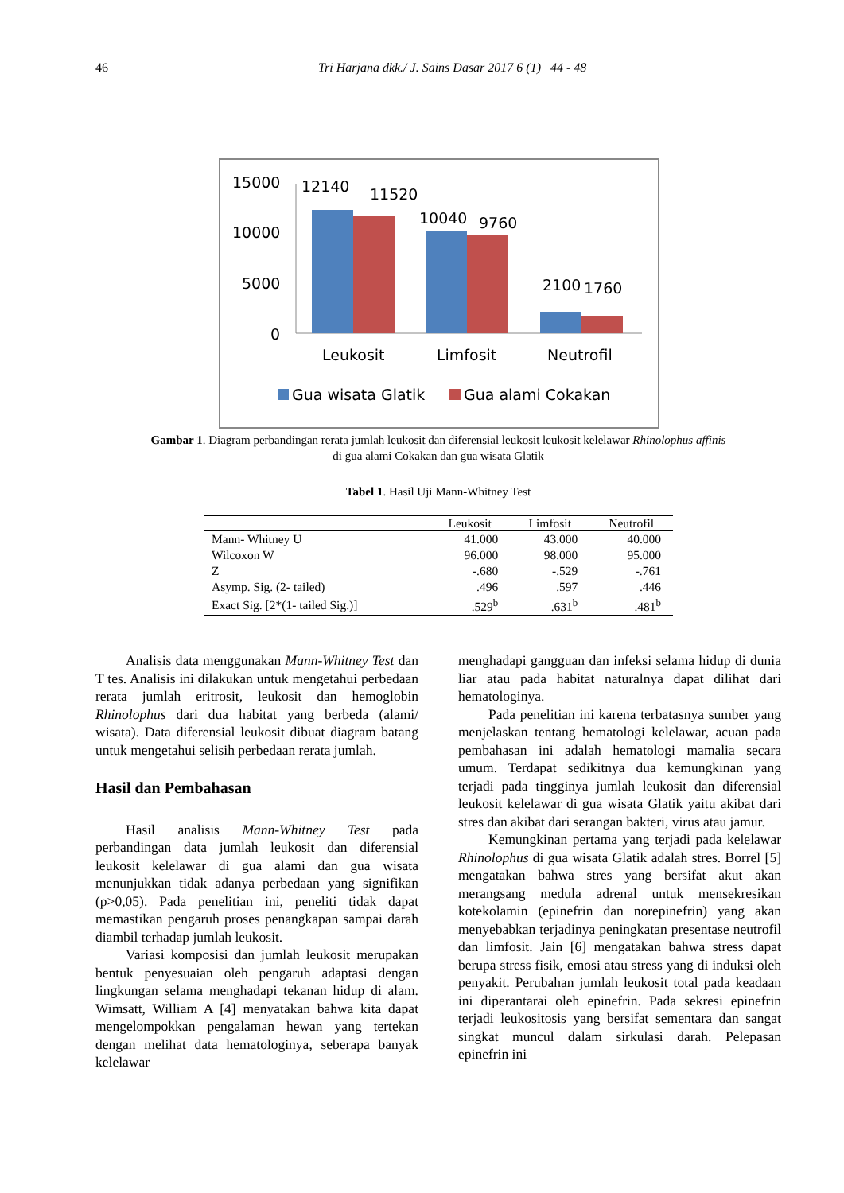46 Tri Harjana dkk./ J. Sains Dasar 2017 6 (1) 44 - 48
15000
10000
5000
0
12140
11520
10040
9760
2100
1760
Leukosit
Limfosit
Neutrofil
Gua wisata Glatik
Gua alami Cokakan
Gambar 1. Diagram perbandingan rerata jumlah leukosit dan diferensial leukosit leukosit kelelawar Rhinolophus affinis
di gua alami Cokakan dan gua wisata Glatik
Tabel 1. Hasil Uji Mann-Whitney Test
| | Leukosit | Limfosit | Neutrofil |
| --- | --- | --- | --- |
| Mann- Whitney U | 41.000 | 43.000 | 40.000 |
| Wilcoxon W | 96.000 | 98.000 | 95.000 |
| Z | -.680 | -.529 | -.761 |
| Asymp. Sig. (2- tailed) | .496 | .597 | .446 |
| Exact Sig. [2*(1- tailed Sig.)] | .529<sup>b</sup> | .631<sup>b</sup> | .481<sup>b</sup> |
Analisis data menggunakan Mann-Whitney Test dan T tes. Analisis ini dilakukan untuk mengetahui perbedaan rerata jumlah eritrosit, leukosit dan hemoglobin Rhinolophus dari dua habitat yang berbeda (alami/ wisata). Data diferensial leukosit dibuat diagram batang untuk mengetahui selisih perbedaan rerata jumlah.
Hasil dan Pembahasan
Hasil analisis Mann-Whitney Test pada perbandingan data jumlah leukosit dan diferensial leukosit kelelawar di gua alami dan gua wisata menunjukkan tidak adanya perbedaan yang signifikan (p>0,05). Pada penelitian ini, peneliti tidak dapat memastikan pengaruh proses penangkapan sampai darah diambil terhadap jumlah leukosit.
Variasi komposisi dan jumlah leukosit merupakan bentuk penyesuaian oleh pengaruh adaptasi dengan lingkungan selama menghadapi tekanan hidup di alam. Wimsatt, William A [4] menyatakan bahwa kita dapat mengelompokkan pengalaman hewan yang tertekan dengan melihat data hematologinya, seberapa banyak kelelawar
menghadapi gangguan dan infeksi selama hidup di dunia liar atau pada habitat naturalnya dapat dilihat dari hematologinya.
Pada penelitian ini karena terbatasnya sumber yang menjelaskan tentang hematologi kelelawar, acuan pada pembahasan ini adalah hematologi mamalia secara umum. Terdapat sedikitnya dua kemungkinan yang terjadi pada tingginya jumlah leukosit dan diferensial leukosit kelelawar di gua wisata Glatik yaitu akibat dari stres dan akibat dari serangan bakteri, virus atau jamur.
Kemungkinan pertama yang terjadi pada kelelawar Rhinolophus di gua wisata Glatik adalah stres. Borrel [5] mengatakan bahwa stres yang bersifat akut akan merangsang medula adrenal untuk mensekresikan kotekolamin (epinefrin dan norepinefrin) yang akan menyebabkan terjadinya peningkatan presentase neutrofil dan limfosit. Jain [6] mengatakan bahwa stress dapat berupa stress fisik, emosi atau stress yang di induksi oleh penyakit. Perubahan jumlah leukosit total pada keadaan ini diperantarai oleh epinefrin. Pada sekresi epinefrin terjadi leukositosis yang bersifat sementara dan sangat singkat muncul dalam sirkulasi darah. Pelepasan epinefrin ini